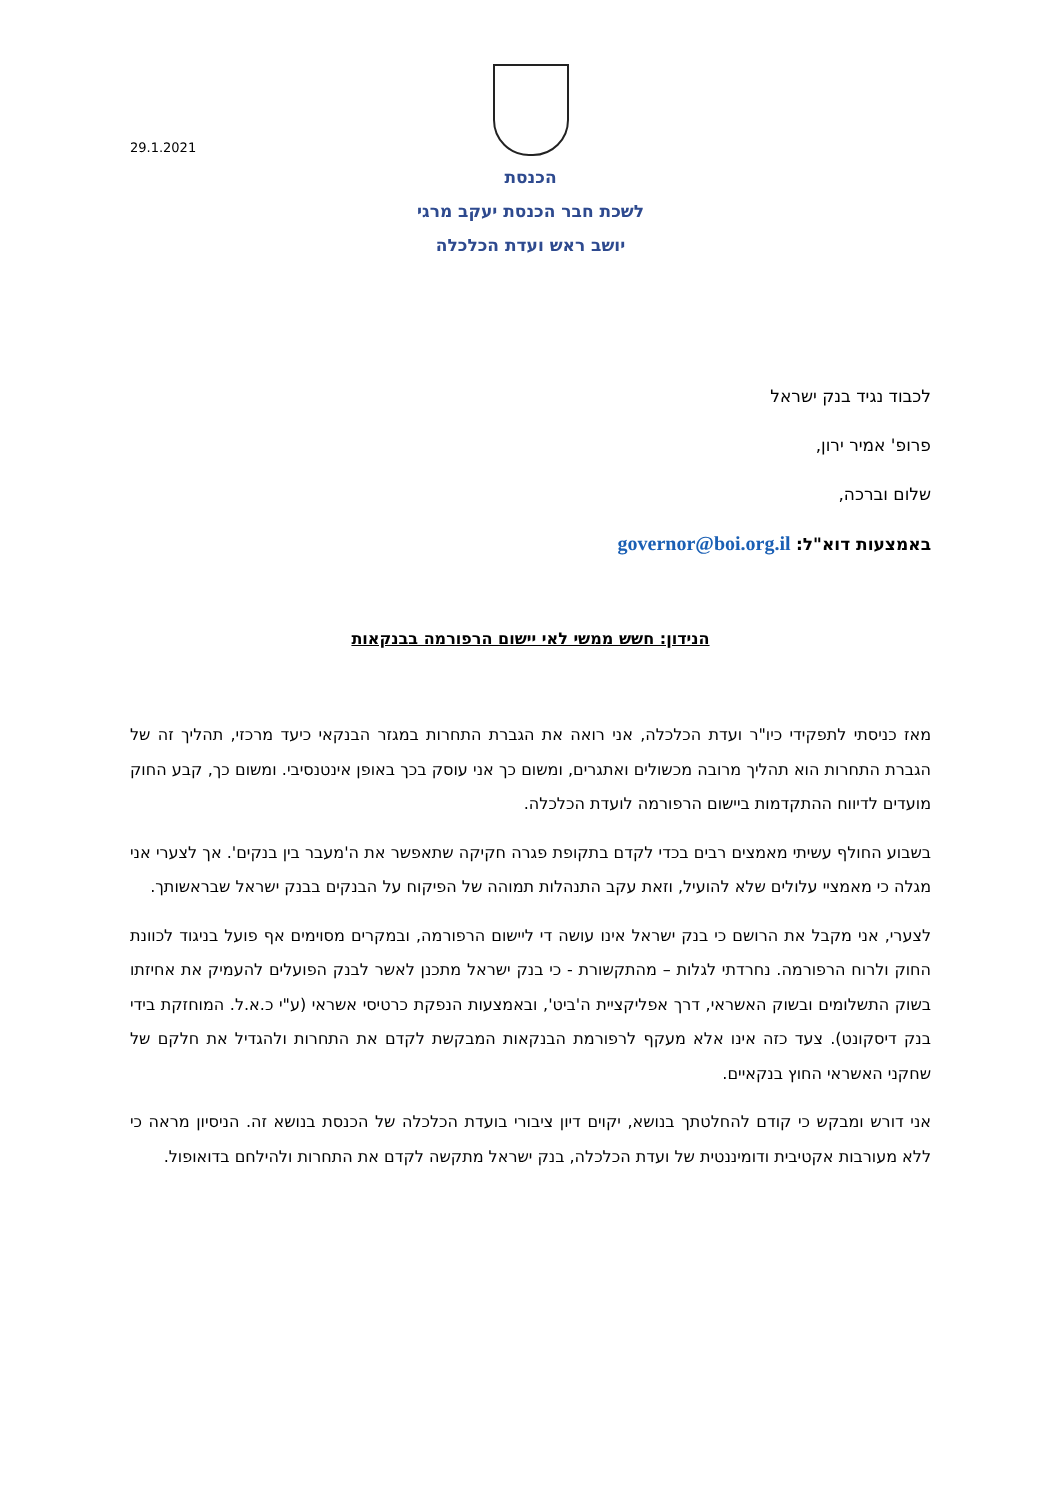29.1.2021
הכנסת
לשכת חבר הכנסת יעקב מרגי
יושב ראש ועדת הכלכלה
לכבוד נגיד בנק ישראל
פרופ' אמיר ירון,
שלום וברכה,
באמצעות דוא"ל: governor@boi.org.il
הנידון: חשש ממשי לאי יישום הרפורמה בבנקאות
מאז כניסתי לתפקידי כיו"ר ועדת הכלכלה, אני רואה את הגברת התחרות במגזר הבנקאי כיעד מרכזי, תהליך זה של הגברת התחרות הוא תהליך מרובה מכשולים ואתגרים, ומשום כך אני עוסק בכך באופן אינטנסיבי. ומשום כך, קבע החוק מועדים לדיווח ההתקדמות ביישום הרפורמה לועדת הכלכלה.
בשבוע החולף עשיתי מאמצים רבים בכדי לקדם בתקופת פגרה חקיקה שתאפשר את ה'מעבר בין בנקים'. אך לצערי אני מגלה כי מאמציי עלולים שלא להועיל, וזאת עקב התנהלות תמוהה של הפיקוח על הבנקים בבנק ישראל שבראשותך.
לצערי, אני מקבל את הרושם כי בנק ישראל אינו עושה די ליישום הרפורמה, ובמקרים מסוימים אף פועל בניגוד לכוונת החוק ולרוח הרפורמה. נחרדתי לגלות – מהתקשורת - כי בנק ישראל מתכנן לאשר לבנק הפועלים להעמיק את אחיזתו בשוק התשלומים ובשוק האשראי, דרך אפליקציית ה'ביט', ובאמצעות הנפקת כרטיסי אשראי (ע"י כ.א.ל. המוחזקת בידי בנק דיסקונט). צעד כזה אינו אלא מעקף לרפורמת הבנקאות המבקשת לקדם את התחרות ולהגדיל את חלקם של שחקני האשראי החוץ בנקאיים.
אני דורש ומבקש כי קודם להחלטתך בנושא, יקוים דיון ציבורי בועדת הכלכלה של הכנסת בנושא זה. הניסיון מראה כי ללא מעורבות אקטיבית ודומיננטית של ועדת הכלכלה, בנק ישראל מתקשה לקדם את התחרות ולהילחם בדואופול.